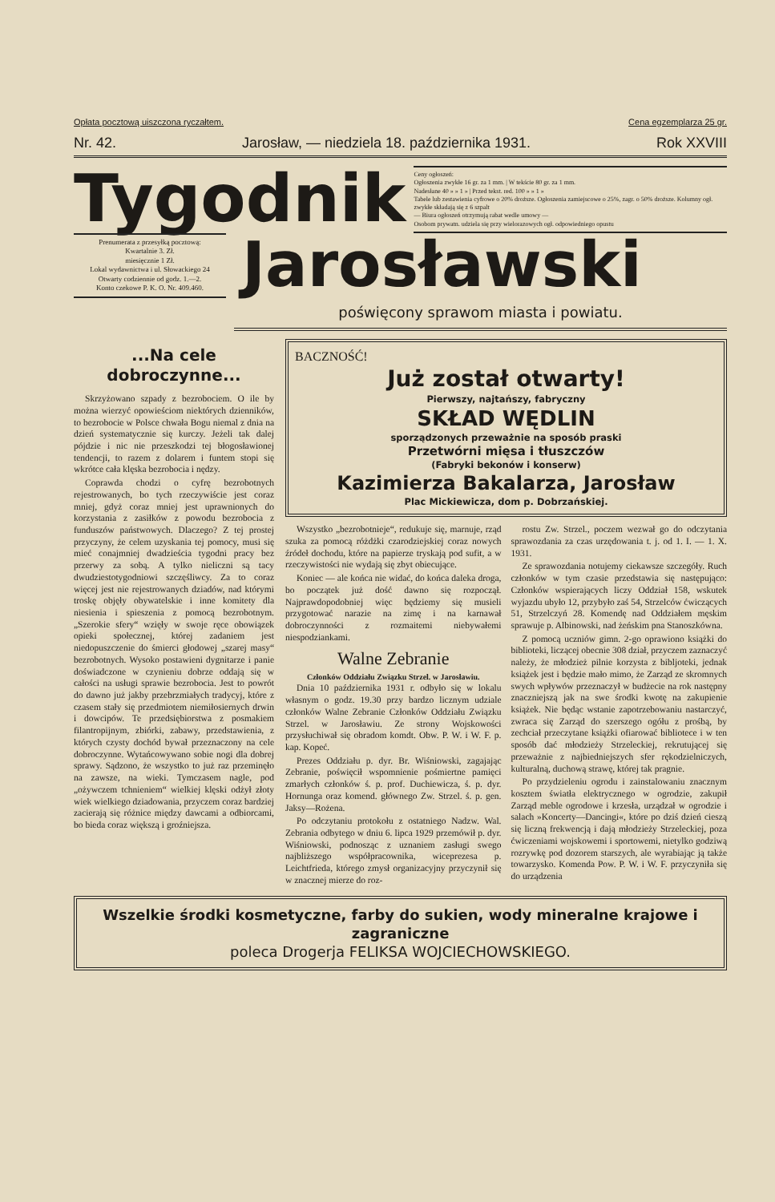Opłata pocztową uiszczona ryczałtem. Cena egzemplarza 25 gr.
Nr. 42. Jarosław, — niedziela 18. października 1931. Rok XXVIII
Tygodnik
Ceny ogłoszeń:
Ogłoszenia zwykłe 16 gr. za 1 mm. | W tekście 80 gr. za 1 mm.
Nadesłane 40 » » 1 » | Przed tekst. red. 100 » » 1 »
Tabele lub zestawienia cyfrowe o 20% droższe. Ogłoszenia zamiejscowe o 25%, zagr. o 50% droższe. Kolumny ogł. zwykłe składają się z 6 szpalt
— Biura ogłoszeń otrzymują rabat wedle umowy —
Osobom prywatn. udziela się przy wielorazowych ogł. odpowiedniego opustu
Prenumerata z przesyłką pocztową:
Kwartalnie 3. Zł.
miesięcznie 1 Zł.
Lokal wydawnictwa i ul. Słowackiego 24
Otwarty codziennie od godz. 1.—2.
Konto czekowe P. K. O. Nr. 409.460.
Jarosławski
poświęcony sprawom miasta i powiatu.
...Na cele dobroczynne...
Skrzyżowano szpady z bezrobociem. O ile by można wierzyć opowieściom niektórych dzienników, to bezrobocie w Polsce chwała Bogu niemal z dnia na dzień systematycznie się kurczy. Jeżeli tak dalej pójdzie i nic nie przeszkodzi tej błogosławionej tendencji, to razem z dolarem i funtem stopi się wkrótce cała klęska bezrobocia i nędzy.
Coprawda chodzi o cyfrę bezrobotnych rejestrowanych, bo tych rzeczywiście jest coraz mniej, gdyż coraz mniej jest uprawnionych do korzystania z zasiłków z powodu bezrobocia z funduszów państwowych. Dlaczego? Z tej prostej przyczyny, że celem uzyskania tej pomocy, musi się mieć conajmniej dwadzieścia tygodni pracy bez przerwy za sobą. A tylko nieliczni są tacy dwudziestotygodniowi szczęśliwcy. Za to coraz więcej jest nie rejestrowanych dziadów, nad którymi troskę objęły obywatelskie i inne komitety dla niesienia i spieszenia z pomocą bezrobotnym. „Szerokie sfery“ wzięły w swoje ręce obowiązek opieki społecznej, której zadaniem jest niedopuszczenie do śmierci głodowej „szarej masy“ bezrobotnych. Wysoko postawieni dygnitarze i panie doświadczone w czynieniu dobrze oddają się w całości na usługi sprawie bezrobocia. Jest to powrót do dawno już jakby przebrzmiałych tradycyj, które z czasem stały się przedmiotem niemiłosiernych drwin i dowcipów. Te przedsiębiorstwa z posmakiem filantropijnym, zbiórki, zabawy, przedstawienia, z których czysty dochód bywał przeznaczony na cele dobroczynne. Wytańcowywano sobie nogi dla dobrej sprawy. Sądzono, że wszystko to już raz przeminęło na zawsze, na wieki. Tymczasem nagle, pod „ożywczem tchnieniem“ wielkiej klęski odżył złoty wiek wielkiego dziadowania, przyczem coraz bardziej zacierają się różnice między dawcami a odbiorcami, bo bieda coraz większą i groźniejsza.
BACZNOŚĆ!
Już został otwarty!
Pierwszy, najtańszy, fabryczny
SKŁAD WĘDLIN
sporządzonych przeważnie na sposób praski
Przetwórni mięsa i tłuszczów
(Fabryki bekonów i konserw)
Kazimierza Bakalarza, Jarosław
Plac Mickiewicza, dom p. Dobrzańskiej.
Wszystko „bezrobotnieje“, redukuje się, marnuje, rząd szuka za pomocą różdżki czarodziejskiej coraz nowych źródeł dochodu, które na papierze tryskają pod sufit, a w rzeczywistości nie wydają się zbyt obiecujące.
Koniec — ale końca nie widać, do końca daleka droga, bo początek już dość dawno się rozpoczął. Najprawdopodobniej więc będziemy się musieli przygotować narazie na zimę i na karnawał dobroczynności z rozmaitemi niebywałemi niespodziankami.
Walne Zebranie
Członków Oddziału Związku Strzel. w Jarosławiu.
Dnia 10 października 1931 r. odbyło się w lokalu własnym o godz. 19.30 przy bardzo licznym udziale członków Walne Zebranie Członków Oddziału Związku Strzel. w Jarosławiu. Ze strony Wojskowości przysłuchiwał się obradom komdt. Obw. P. W. i W. F. p. kap. Kopeć.
Prezes Oddziału p. dyr. Br. Wiśniowski, zagajając Zebranie, poświęcił wspomnienie pośmiertne pamięci zmarłych członków ś. p. prof. Duchiewicza, ś. p. dyr. Hornunga oraz komend. głównego Zw. Strzel. ś. p. gen. Jaksy—Rożena.
Po odczytaniu protokołu z ostatniego Nadzw. Wal. Zebrania odbytego w dniu 6. lipca 1929 przemówił p. dyr. Wiśniowski, podnosząc z uznaniem zasługi swego najbliższego współpracownika, wiceprezesa p. Leichtfrieda, którego zmysł organizacyjny przyczynił się w znacznej mierze do roz-
rostu Zw. Strzel., poczem wezwał go do odczytania sprawozdania za czas urzędowania t. j. od 1. I. — 1. X. 1931.
Ze sprawozdania notujemy ciekawsze szczegóły. Ruch członków w tym czasie przedstawia się następująco: Członków wspierających liczy Oddział 158, wskutek wyjazdu ubyło 12, przybyło zaś 54, Strzelców ćwiczących 51, Strzelczyń 28. Komendę nad Oddziałem męskim sprawuje p. Albinowski, nad żeńskim pna Stanoszkówna.
Z pomocą uczniów gimn. 2-go oprawiono książki do biblioteki, liczącej obecnie 308 dział, przyczem zaznaczyć należy, że młodzież pilnie korzysta z bibljoteki, jednak książek jest i będzie mało mimo, że Zarząd ze skromnych swych wpływów przeznaczył w budżecie na rok następny znaczniejszą jak na swe środki kwotę na zakupienie książek. Nie będąc wstanie zapotrzebowaniu nastarczyć, zwraca się Zarząd do szerszego ogółu z prośbą, by zechciał przeczytane książki ofiarować bibliotece i w ten sposób dać młodzieży Strzeleckiej, rekrutującej się przeważnie z najbiedniejszych sfer rękodzielniczych, kulturalną, duchową strawę, której tak pragnie.
Po przydzieleniu ogrodu i zainstalowaniu znacznym kosztem światła elektrycznego w ogrodzie, zakupił Zarząd meble ogrodowe i krzesła, urządzał w ogrodzie i salach »Koncerty—Dancingi«, które po dziś dzień cieszą się liczną frekwencją i dają młodzieży Strzeleckiej, poza ćwiczeniami wojskowemi i sportowemi, nietylko godziwą rozrywkę pod dozorem starszych, ale wyrabiając ją także towarzysko. Komenda Pow. P. W. i W. F. przyczyniła się do urządzenia
Wszelkie środki kosmetyczne, farby do sukien, wody mineralne krajowe i zagraniczne
poleca Drogerja FELIKSA WOJCIECHOWSKIEGO.